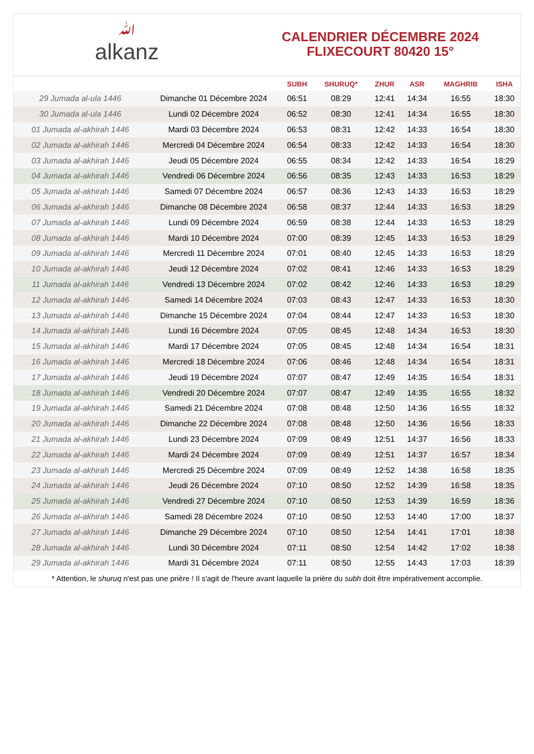ﷲalkanz
CALENDRIER DÉCEMBRE 2024
FLIXECOURT 80420 15°
| | | SUBH | SHURUQ* | ZHUR | ASR | MAGHRIB | ISHA |
| --- | --- | --- | --- | --- | --- | --- | --- |
| 29 Jumada al-ula 1446 | Dimanche 01 Décembre 2024 | 06:51 | 08:29 | 12:41 | 14:34 | 16:55 | 18:30 |
| 30 Jumada al-ula 1446 | Lundi 02 Décembre 2024 | 06:52 | 08:30 | 12:41 | 14:34 | 16:55 | 18:30 |
| 01 Jumada al-akhirah 1446 | Mardi 03 Décembre 2024 | 06:53 | 08:31 | 12:42 | 14:33 | 16:54 | 18:30 |
| 02 Jumada al-akhirah 1446 | Mercredi 04 Décembre 2024 | 06:54 | 08:33 | 12:42 | 14:33 | 16:54 | 18:30 |
| 03 Jumada al-akhirah 1446 | Jeudi 05 Décembre 2024 | 06:55 | 08:34 | 12:42 | 14:33 | 16:54 | 18:29 |
| 04 Jumada al-akhirah 1446 | Vendredi 06 Décembre 2024 | 06:56 | 08:35 | 12:43 | 14:33 | 16:53 | 18:29 |
| 05 Jumada al-akhirah 1446 | Samedi 07 Décembre 2024 | 06:57 | 08:36 | 12:43 | 14:33 | 16:53 | 18:29 |
| 06 Jumada al-akhirah 1446 | Dimanche 08 Décembre 2024 | 06:58 | 08:37 | 12:44 | 14:33 | 16:53 | 18:29 |
| 07 Jumada al-akhirah 1446 | Lundi 09 Décembre 2024 | 06:59 | 08:38 | 12:44 | 14:33 | 16:53 | 18:29 |
| 08 Jumada al-akhirah 1446 | Mardi 10 Décembre 2024 | 07:00 | 08:39 | 12:45 | 14:33 | 16:53 | 18:29 |
| 09 Jumada al-akhirah 1446 | Mercredi 11 Décembre 2024 | 07:01 | 08:40 | 12:45 | 14:33 | 16:53 | 18:29 |
| 10 Jumada al-akhirah 1446 | Jeudi 12 Décembre 2024 | 07:02 | 08:41 | 12:46 | 14:33 | 16:53 | 18:29 |
| 11 Jumada al-akhirah 1446 | Vendredi 13 Décembre 2024 | 07:02 | 08:42 | 12:46 | 14:33 | 16:53 | 18:29 |
| 12 Jumada al-akhirah 1446 | Samedi 14 Décembre 2024 | 07:03 | 08:43 | 12:47 | 14:33 | 16:53 | 18:30 |
| 13 Jumada al-akhirah 1446 | Dimanche 15 Décembre 2024 | 07:04 | 08:44 | 12:47 | 14:33 | 16:53 | 18:30 |
| 14 Jumada al-akhirah 1446 | Lundi 16 Décembre 2024 | 07:05 | 08:45 | 12:48 | 14:34 | 16:53 | 18:30 |
| 15 Jumada al-akhirah 1446 | Mardi 17 Décembre 2024 | 07:05 | 08:45 | 12:48 | 14:34 | 16:54 | 18:31 |
| 16 Jumada al-akhirah 1446 | Mercredi 18 Décembre 2024 | 07:06 | 08:46 | 12:48 | 14:34 | 16:54 | 18:31 |
| 17 Jumada al-akhirah 1446 | Jeudi 19 Décembre 2024 | 07:07 | 08:47 | 12:49 | 14:35 | 16:54 | 18:31 |
| 18 Jumada al-akhirah 1446 | Vendredi 20 Décembre 2024 | 07:07 | 08:47 | 12:49 | 14:35 | 16:55 | 18:32 |
| 19 Jumada al-akhirah 1446 | Samedi 21 Décembre 2024 | 07:08 | 08:48 | 12:50 | 14:36 | 16:55 | 18:32 |
| 20 Jumada al-akhirah 1446 | Dimanche 22 Décembre 2024 | 07:08 | 08:48 | 12:50 | 14:36 | 16:56 | 18:33 |
| 21 Jumada al-akhirah 1446 | Lundi 23 Décembre 2024 | 07:09 | 08:49 | 12:51 | 14:37 | 16:56 | 18:33 |
| 22 Jumada al-akhirah 1446 | Mardi 24 Décembre 2024 | 07:09 | 08:49 | 12:51 | 14:37 | 16:57 | 18:34 |
| 23 Jumada al-akhirah 1446 | Mercredi 25 Décembre 2024 | 07:09 | 08:49 | 12:52 | 14:38 | 16:58 | 18:35 |
| 24 Jumada al-akhirah 1446 | Jeudi 26 Décembre 2024 | 07:10 | 08:50 | 12:52 | 14:39 | 16:58 | 18:35 |
| 25 Jumada al-akhirah 1446 | Vendredi 27 Décembre 2024 | 07:10 | 08:50 | 12:53 | 14:39 | 16:59 | 18:36 |
| 26 Jumada al-akhirah 1446 | Samedi 28 Décembre 2024 | 07:10 | 08:50 | 12:53 | 14:40 | 17:00 | 18:37 |
| 27 Jumada al-akhirah 1446 | Dimanche 29 Décembre 2024 | 07:10 | 08:50 | 12:54 | 14:41 | 17:01 | 18:38 |
| 28 Jumada al-akhirah 1446 | Lundi 30 Décembre 2024 | 07:11 | 08:50 | 12:54 | 14:42 | 17:02 | 18:38 |
| 29 Jumada al-akhirah 1446 | Mardi 31 Décembre 2024 | 07:11 | 08:50 | 12:55 | 14:43 | 17:03 | 18:39 |
* Attention, le shuruq n'est pas une prière ! Il s'agit de l'heure avant laquelle la prière du subh doit être impérativement accomplie.